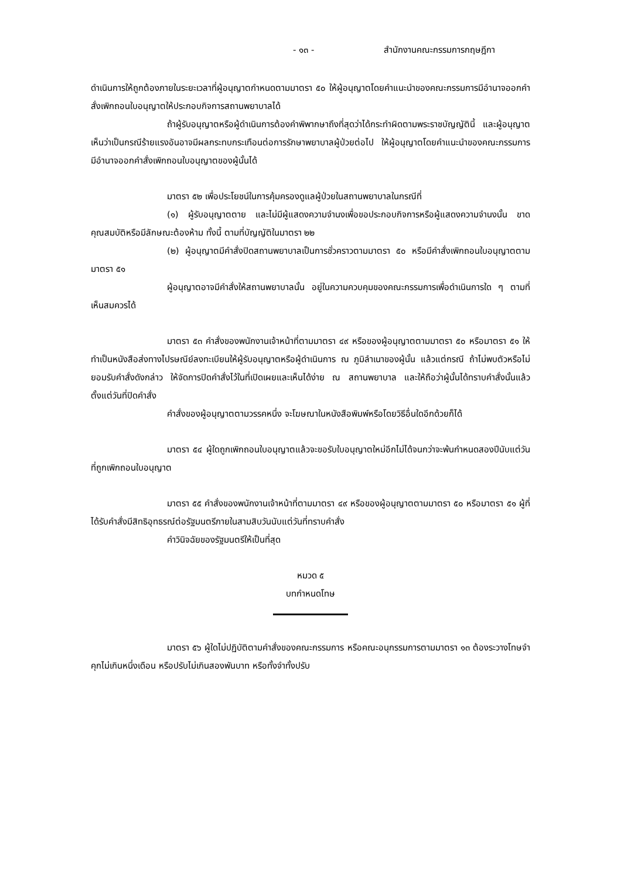- ๑๓ - สำนักงานคณะกรรมการกฤษฎีกา
ดำเนินการให้ถูกต้องภายในระยะเวลาที่ผู้อนุญาตกำหนดตามมาตรา ๕๐ ให้ผู้อนุญาตโดยคำแนะนำของคณะกรรมการมีอำนาจออกคำสั่งเพิกถอนใบอนุญาตให้ประกอบกิจการสถานพยาบาลได้
ถ้าผู้รับอนุญาตหรือผู้ดำเนินการต้องคำพิพากษาถึงที่สุดว่าได้กระทำผิดตามพระราชบัญญัตินี้ และผู้อนุญาตเห็นว่าเป็นกรณีร้ายแรงอันอาจมีผลกระทบกระเทือนต่อการรักษาพยาบาลผู้ป่วยต่อไป ให้ผู้อนุญาตโดยคำแนะนำของคณะกรรมการมีอำนาจออกคำสั่งเพิกถอนใบอนุญาตของผู้นั้นได้
มาตรา ๕๒ เพื่อประโยชน์ในการคุ้มครองดูแลผู้ป่วยในสถานพยาบาลในกรณีที่
(๑) ผู้รับอนุญาตตาย และไม่มีผู้แสดงความจำนงเพื่อขอประกอบกิจการหรือผู้แสดงความจำนงนั้น ขาดคุณสมบัติหรือมีลักษณะต้องห้าม ทั้งนี้ ตามที่บัญญัติในมาตรา ๒๒
(๒) ผู้อนุญาตมีคำสั่งปิดสถานพยาบาลเป็นการชั่วคราวตามมาตรา ๕๐ หรือมีคำสั่งเพิกถอนใบอนุญาตตามมาตรา ๕๑
ผู้อนุญาตอาจมีคำสั่งให้สถานพยาบาลนั้น อยู่ในความควบคุมของคณะกรรมการเพื่อดำเนินการใด ๆ ตามที่เห็นสมควรได้
มาตรา ๕๓ คำสั่งของพนักงานเจ้าหน้าที่ตามมาตรา ๔๙ หรือของผู้อนุญาตตามมาตรา ๕๐ หรือมาตรา ๕๑ ให้ทำเป็นหนังสือส่งทางไปรษณีย์ลงทะเบียนให้ผู้รับอนุญาตหรือผู้ดำเนินการ ณ ภูมิลำเนาของผู้นั้น แล้วแต่กรณี ถ้าไม่พบตัวหรือไม่ยอมรับคำสั่งดังกล่าว ให้จัดการปิดคำสั่งไว้ในที่เปิดเผยและเห็นได้ง่าย ณ สถานพยาบาล และให้ถือว่าผู้นั้นได้ทราบคำสั่งนั้นแล้วตั้งแต่วันที่ปิดคำสั่ง
คำสั่งของผู้อนุญาตตามวรรคหนึ่ง จะโฆษณาในหนังสือพิมพ์หรือโดยวิธีอื่นใดอีกด้วยก็ได้
มาตรา ๕๔ ผู้ใดถูกเพิกถอนใบอนุญาตแล้วจะขอรับใบอนุญาตใหม่อีกไม่ได้จนกว่าจะพ้นกำหนดสองปีนับแต่วันที่ถูกเพิกถอนใบอนุญาต
มาตรา ๕๕ คำสั่งของพนักงานเจ้าหน้าที่ตามมาตรา ๔๙ หรือของผู้อนุญาตตามมาตรา ๕๐ หรือมาตรา ๕๑ ผู้ที่ได้รับคำสั่งมีสิทธิอุทธรณ์ต่อรัฐมนตรีภายในสามสิบวันนับแต่วันที่ทราบคำสั่ง
คำวินิจฉัยของรัฐมนตรีให้เป็นที่สุด
หมวด ๕
บทกำหนดโทษ
มาตรา ๕๖ ผู้ใดไม่ปฏิบัติตามคำสั่งของคณะกรรมการ หรือคณะอนุกรรมการตามมาตรา ๑๓ ต้องระวางโทษจำคุกไม่เกินหนึ่งเดือน หรือปรับไม่เกินสองพันบาท หรือทั้งจำทั้งปรับ